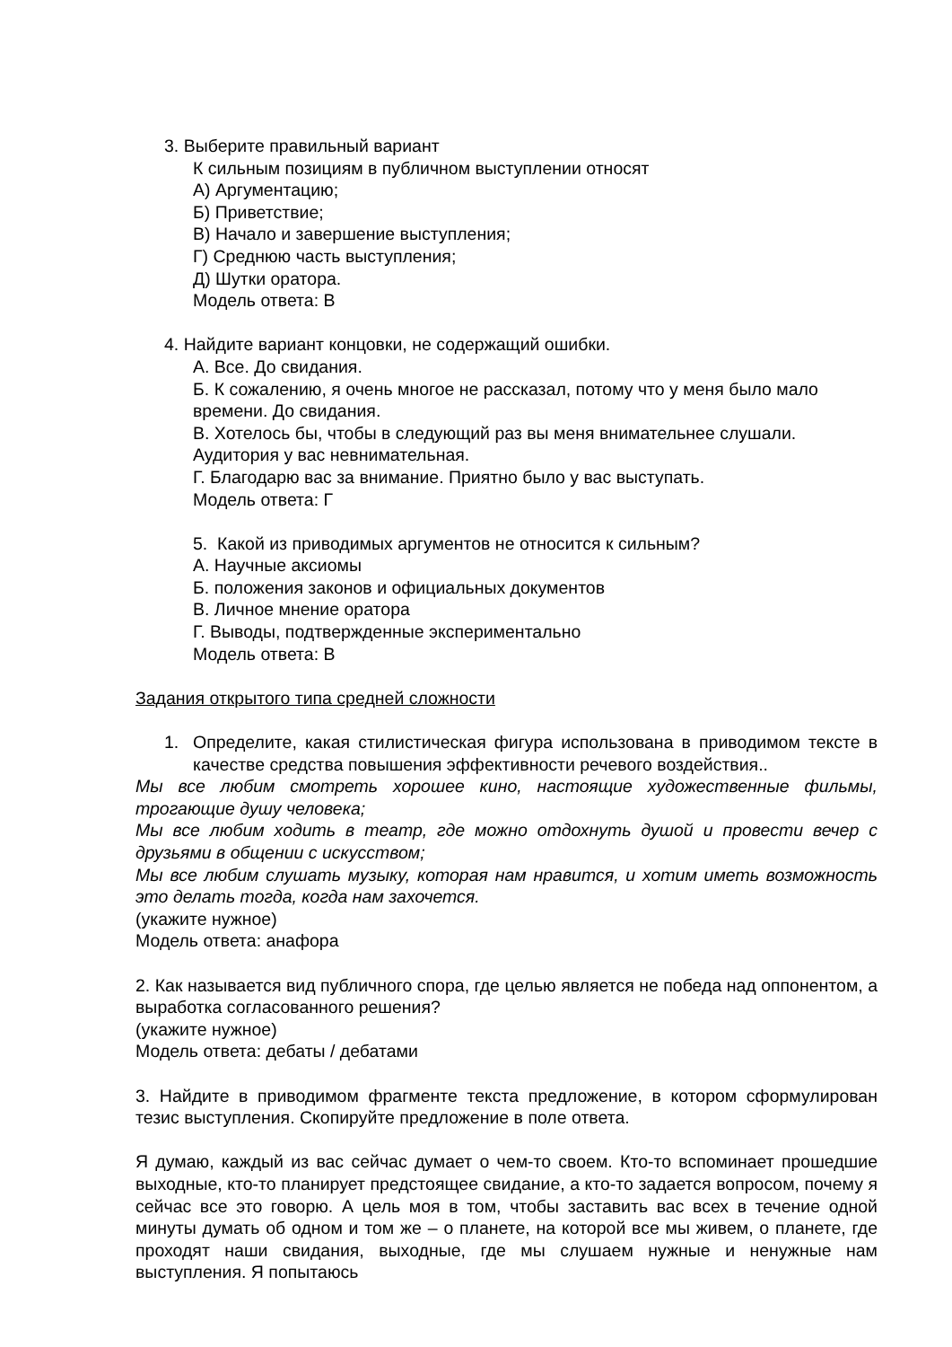3. Выберите правильный вариант
К сильным позициям в публичном выступлении относят
А) Аргументацию;
Б) Приветствие;
В) Начало и завершение выступления;
Г) Среднюю часть выступления;
Д) Шутки оратора.
Модель ответа: В
4. Найдите вариант концовки, не содержащий ошибки.
А. Все. До свидания.
Б. К сожалению, я очень многое не рассказал, потому что у меня было мало времени. До свидания.
В. Хотелось бы, чтобы в следующий раз вы меня внимательнее слушали. Аудитория у вас невнимательная.
Г. Благодарю вас за внимание. Приятно было у вас выступать.
Модель ответа: Г
5. Какой из приводимых аргументов не относится к сильным?
А. Научные аксиомы
Б. положения законов и официальных документов
В. Личное мнение оратора
Г. Выводы, подтвержденные экспериментально
Модель ответа: В
Задания открытого типа средней сложности
1. Определите, какая стилистическая фигура использована в приводимом тексте в качестве средства повышения эффективности речевого воздействия..
Мы все любим смотреть хорошее кино, настоящие художественные фильмы, трогающие душу человека;
Мы все любим ходить в театр, где можно отдохнуть душой и провести вечер с друзьями в общении с искусством;
Мы все любим слушать музыку, которая нам нравится, и хотим иметь возможность это делать тогда, когда нам захочется.
(укажите нужное)
Модель ответа: анафора
2. Как называется вид публичного спора, где целью является не победа над оппонентом, а выработка согласованного решения?
(укажите нужное)
Модель ответа: дебаты / дебатами
3. Найдите в приводимом фрагменте текста предложение, в котором сформулирован тезис выступления. Скопируйте предложение в поле ответа.
Я думаю, каждый из вас сейчас думает о чем-то своем. Кто-то вспоминает прошедшие выходные, кто-то планирует предстоящее свидание, а кто-то задается вопросом, почему я сейчас все это говорю. А цель моя в том, чтобы заставить вас всех в течение одной минуты думать об одном и том же – о планете, на которой все мы живем, о планете, где проходят наши свидания, выходные, где мы слушаем нужные и ненужные нам выступления. Я попытаюсь